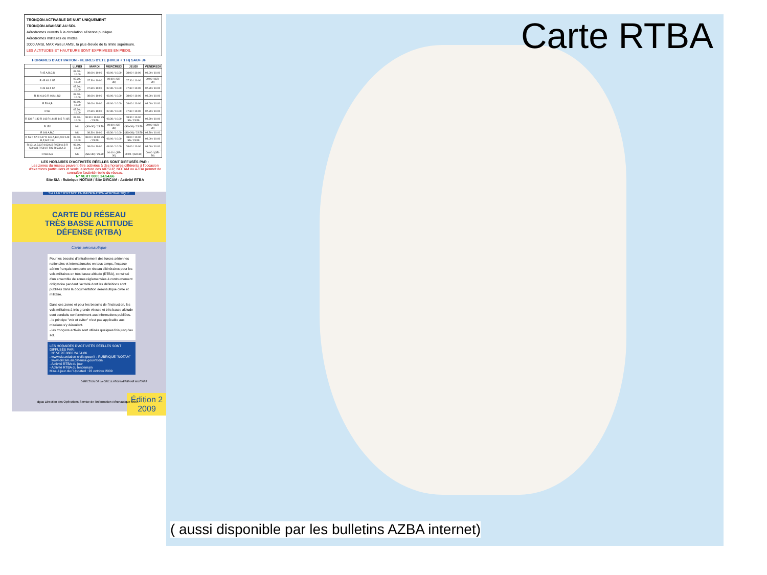TRONÇON ACTIVABLE DE NUIT UNIQUEMENT
TRONÇON ABAISSE AU SOL
Aérodromes ouverts à la circulation aérienne publique.
Aérodromes militaires ou mixtes.
3000 AMSL MAX Valeur AMSL la plus élevée de la limite supérieure.
LES ALTITUDES ET HAUTEURS SONT EXPRIMEES EN PIEDS.
HORAIRES D'ACTIVATION - HEURES D'ETE (HIVER + 1 H) SAUF JF
| | LUNDI | MARDI | MERCREDI | JEUDI | VENDREDI |
| --- | --- | --- | --- | --- | --- |
| R 45 A,B,C,D | 08.00 / 10.00 | 08.00 / 10.00 | 08.00 / 10.00 | 08.00 / 10.00 | 08.00 / 10.00 |
| R 45 N1 à N5 | 07.30 / 10.00 | 07.30 / 10.00 | 00.00 / (SR-30) | 07.30 / 10.00 | 00.00 / (SR-30) |
| R 45 S1 à S7 | 07.30 / 10.00 | 07.30 / 10.00 | 07.30 / 10.00 | 07.30 / 10.00 | 07.30 / 10.00 |
| R 46 A à G R 46 N1,N2 | 08.00 / 10.00 | 08.00 / 10.00 | 08.00 / 10.00 | 08.00 / 10.00 | 08.00 / 10.00 |
| R 53 A,B | 08.00 / 10.00 | 08.00 / 10.00 | 08.00 / 10.00 | 08.00 / 10.00 | 08.00 / 10.00 |
| R 69 | 07.30 / 10.00 | 07.30 / 10.00 | 07.30 / 10.00 | 07.30 / 10.00 | 07.30 / 10.00 |
| R 139 R 142 R 143 R 144 R 145 R 165 | 08.30 / 10.00 | 08.30 / 10.00 SS / 23.59 | 08.30 / 10.00 | 08.30 / 10.00 SS / 23.59 | 08.30 / 10.00 |
| R 152 | NIL | (SS+30) / 23.59 | 00.00 / (SR-30) | (SS+30) / 23.59 | 00.00 / (SR-30) |
| R 166 A,B,C | NIL | 08.30 / 10.00 | 08.30 / 10.00 | (SS+30) / 23.59 | 08.30 / 10.00 |
| R 56 R 57 R 147 R 149 A,B,C,D R 149 E,F,G R 194 | 08.00 / 10.00 | 08.00 / 10.00 SS / 23.59 | 08.00 / 10.00 | 08.00 / 10.00 SS / 23.59 | 08.00 / 10.00 |
| R 191 A,B,C R 193 A,B R 589 A,B R 590 A,B R 591 R 592 R 593 A,B | 08.00 / 10.00 | 08.00 / 10.00 | 08.00 / 10.00 | 08.00 / 10.00 | 08.00 / 10.00 |
| R 594 A,B | NIL | (SS+30) / 23.59 | 00.00 / (SR-30) | 00.00 / (SR-30) | 00.00 / (SR-30) |
LES HORAIRES D'ACTIVITÉS RÉELLES SONT DIFFUSÉS PAR :
Les zones du réseau peuvent être activées à des horaires différents à l'occasion d'exercices particuliers et seule la lecture des AIPSUP, NOTAM ou AZBA permet de connaître l'activité réelle du réseau.
N° VERT 0800.24.54.66
Site SIA : Rubrique NOTAM / Site DIRCAM : Activité RTBA
SIA LA RÉFÉRENCE EN INFORMATION AÉRONAUTIQUE
CARTE DU RÉSEAU
TRÈS BASSE ALTITUDE
DÉFENSE (RTBA)
Carte aéronautique
Pour les besoins d'entraînement des forces aériennes nationales et internationales en tous temps, l'espace aérien français comporte un réseau d'itinéraires pour les vols militaires en très basse altitude (RTBA), constitué d'un ensemble de zones réglementées à contournement obligatoire pendant l'activité dont les définitions sont publiées dans la documentation aéronautique civile et militaire.
Dans ces zones et pour les besoins de l'instruction, les vols militaires à très grande vitesse et très basse altitude sont conduits conformément aux informations publiées.
- le principe "voir et éviter" n'est pas applicable aux missions s'y déroulant.
- les tronçons activés sont utilisés quelques fois jusqu'au sol.
LES HORAIRES D'ACTIVITÉS RÉELLES SONT DIFFUSÉS PAR :
. N° VERT 0800.24.54.66
. www.sia.aviation-civile.gouv.fr : RUBRIQUE "NOTAM"
. www.dircam.air.defense.gouv.fr/dia :
- Activité RTBA du jour
- Activité RTBA du lendemain
Mise à jour du / Updated : 22 octobre 2009
DIRECTION DE LA CIRCULATION AÉRIENNE MILITAIRE
Édition 2
2009
dgac Direction des Opérations Service de l'Information Aéronautique SSIA
Carte RTBA
( aussi disponible par les bulletins AZBA internet)